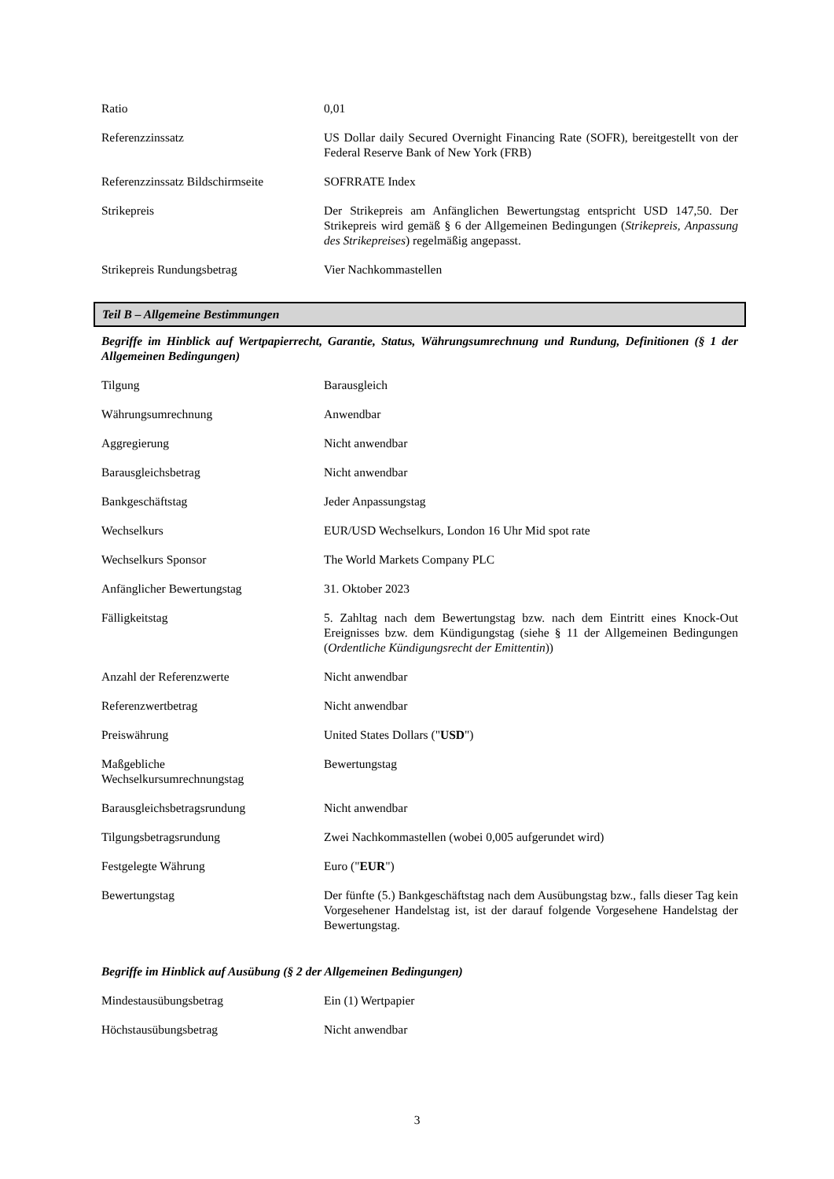| Ratio | 0,01 |
| Referenzzinssatz | US Dollar daily Secured Overnight Financing Rate (SOFR), bereitgestellt von der Federal Reserve Bank of New York (FRB) |
| Referenzzinssatz Bildschirmseite | SOFRRATE Index |
| Strikepreis | Der Strikepreis am Anfänglichen Bewertungstag entspricht USD 147,50. Der Strikepreis wird gemäß § 6 der Allgemeinen Bedingungen ( Strikepreis, Anpassung des Strikepreises ) regelmäßig angepasst. |
| Strikepreis Rundungsbetrag | Vier Nachkommastellen |
Teil B – Allgemeine Bestimmungen
Begriffe im Hinblick auf Wertpapierrecht, Garantie, Status, Währungsumrechnung und Rundung, Definitionen (§ 1 der Allgemeinen Bedingungen)
| Tilgung | Barausgleich |
| Währungsumrechnung | Anwendbar |
| Aggregierung | Nicht anwendbar |
| Barausgleichsbetrag | Nicht anwendbar |
| Bankgeschäftstag | Jeder Anpassungstag |
| Wechselkurs | EUR/USD Wechselkurs, London 16 Uhr Mid spot rate |
| Wechselkurs Sponsor | The World Markets Company PLC |
| Anfänglicher Bewertungstag | 31. Oktober 2023 |
| Fälligkeitstag | 5. Zahltag nach dem Bewertungstag bzw. nach dem Eintritt eines Knock-Out Ereignisses bzw. dem Kündigungstag (siehe § 11 der Allgemeinen Bedingungen ( Ordentliche Kündigungsrecht der Emittentin )) |
| Anzahl der Referenzwerte | Nicht anwendbar |
| Referenzwertbetrag | Nicht anwendbar |
| Preiswährung | United States Dollars (" USD ") |
| Maßgebliche Wechselkursumrechnungstag | Bewertungstag |
| Barausgleichsbetragsrundung | Nicht anwendbar |
| Tilgungsbetragsrundung | Zwei Nachkommastellen (wobei 0,005 aufgerundet wird) |
| Festgelegte Währung | Euro (" EUR ") |
| Bewertungstag | Der fünfte (5.) Bankgeschäftstag nach dem Ausübungstag bzw., falls dieser Tag kein Vorgesehener Handelstag ist, ist der darauf folgende Vorgesehene Handelstag der Bewertungstag. |
Begriffe im Hinblick auf Ausübung (§ 2 der Allgemeinen Bedingungen)
| Mindestausübungsbetrag | Ein (1) Wertpapier |
| Höchstausübungsbetrag | Nicht anwendbar |
3